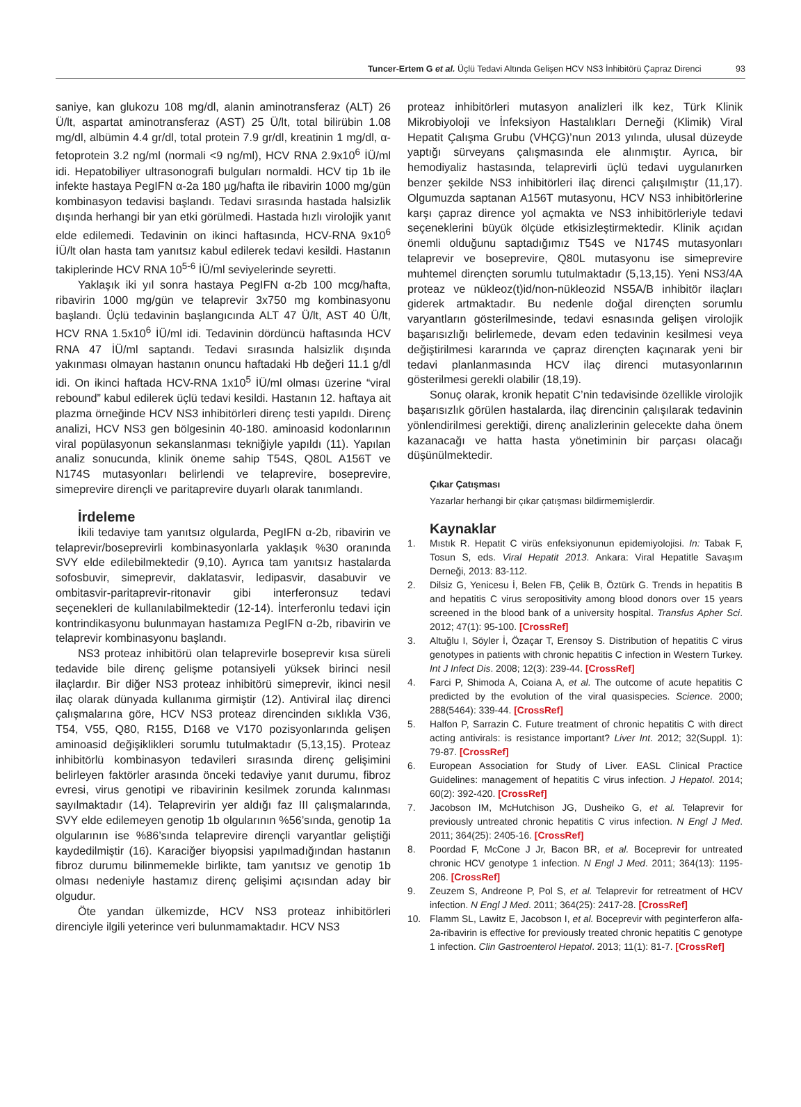Tuncer-Ertem G et al. Üçlü Tedavi Altında Gelişen HCV NS3 İnhibitörü Çapraz Direnci 93
saniye, kan glukozu 108 mg/dl, alanin aminotransferaz (ALT) 26 Ü/lt, aspartat aminotransferaz (AST) 25 Ü/lt, total bilirübin 1.08 mg/dl, albümin 4.4 gr/dl, total protein 7.9 gr/dl, kreatinin 1 mg/dl, α-fetoprotein 3.2 ng/ml (normali <9 ng/ml), HCV RNA 2.9x10<sup>6</sup> İÜ/ml idi. Hepatobiliyer ultrasonografi bulguları normaldi. HCV tip 1b ile infekte hastaya PegIFN α-2a 180 µg/hafta ile ribavirin 1000 mg/gün kombinasyon tedavisi başlandı. Tedavi sırasında hastada halsizlik dışında herhangi bir yan etki görülmedi. Hastada hızlı virolojik yanıt elde edilemedi. Tedavinin on ikinci haftasında, HCV-RNA 9x10<sup>6</sup> İÜ/lt olan hasta tam yanıtsız kabul edilerek tedavi kesildi. Hastanın takiplerinde HCV RNA 10<sup>5-6</sup> İÜ/ml seviyelerinde seyretti.
Yaklaşık iki yıl sonra hastaya PegIFN α-2b 100 mcg/hafta, ribavirin 1000 mg/gün ve telaprevir 3x750 mg kombinasyonu başlandı. Üçlü tedavinin başlangıcında ALT 47 Ü/lt, AST 40 Ü/lt, HCV RNA 1.5x10<sup>6</sup> İÜ/ml idi. Tedavinin dördüncü haftasında HCV RNA 47 İÜ/ml saptandı. Tedavi sırasında halsizlik dışında yakınması olmayan hastanın onuncu haftadaki Hb değeri 11.1 g/dl idi. On ikinci haftada HCV-RNA 1x10<sup>5</sup> İÜ/ml olması üzerine “viral rebound” kabul edilerek üçlü tedavi kesildi. Hastanın 12. haftaya ait plazma örneğinde HCV NS3 inhibitörleri direnç testi yapıldı. Direnç analizi, HCV NS3 gen bölgesinin 40-180. aminoasid kodonlarının viral popülasyonun sekanslanması tekniğiyle yapıldı (11). Yapılan analiz sonucunda, klinik öneme sahip T54S, Q80L A156T ve N174S mutasyonları belirlendi ve telaprevire, boseprevire, simeprevire dirençli ve paritaprevire duyarlı olarak tanımlandı.
İrdeleme
İkili tedaviye tam yanıtsız olgularda, PegIFN α-2b, ribavirin ve telaprevir/boseprevirli kombinasyonlarla yaklaşık %30 oranında SVY elde edilebilmektedir (9,10). Ayrıca tam yanıtsız hastalarda sofosbuvir, simeprevir, daklatasvir, ledipasvir, dasabuvir ve ombitasvir-paritaprevir-ritonavir gibi interferonsuz tedavi seçenekleri de kullanılabilmektedir (12-14). İnterferonlu tedavi için kontrindikasyonu bulunmayan hastamıza PegIFN α-2b, ribavirin ve telaprevir kombinasyonu başlandı.
NS3 proteaz inhibitörü olan telaprevirle boseprevir kısa süreli tedavide bile direnç gelişme potansiyeli yüksek birinci nesil ilaçlardır. Bir diğer NS3 proteaz inhibitörü simeprevir, ikinci nesil ilaç olarak dünyada kullanıma girmiştir (12). Antiviral ilaç direnci çalışmalarına göre, HCV NS3 proteaz direncinden sıklıkla V36, T54, V55, Q80, R155, D168 ve V170 pozisyonlarında gelişen aminoasid değişiklikleri sorumlu tutulmaktadır (5,13,15). Proteaz inhibitörlü kombinasyon tedavileri sırasında direnç gelişimini belirleyen faktörler arasında önceki tedaviye yanıt durumu, fibroz evresi, virus genotipi ve ribavirinin kesilmek zorunda kalınması sayılmaktadır (14). Telaprevirin yer aldığı faz III çalışmalarında, SVY elde edilemeyen genotip 1b olgularının %56’sında, genotip 1a olgularının ise %86’sında telaprevire dirençli varyantlar geliştiği kaydedilmiştir (16). Karaciğer biyopsisi yapılmadığından hastanın fibroz durumu bilinmemekle birlikte, tam yanıtsız ve genotip 1b olması nedeniyle hastamız direnç gelişimi açısından aday bir olgudur.
Öte yandan ülkemizde, HCV NS3 proteaz inhibitörleri direnciyle ilgili yeterince veri bulunmamaktadır. HCV NS3
proteaz inhibitörleri mutasyon analizleri ilk kez, Türk Klinik Mikrobiyoloji ve İnfeksiyon Hastalıkları Derneği (Klimik) Viral Hepatit Çalışma Grubu (VHÇG)’nun 2013 yılında, ulusal düzeyde yaptığı sürveyans çalışmasında ele alınmıştır. Ayrıca, bir hemodiyaliz hastasında, telaprevirli üçlü tedavi uygulanırken benzer şekilde NS3 inhibitörleri ilaç direnci çalışılmıştır (11,17). Olgumuzda saptanan A156T mutasyonu, HCV NS3 inhibitörlerine karşı çapraz dirence yol açmakta ve NS3 inhibitörleriyle tedavi seçeneklerini büyük ölçüde etkisizleştirmektedir. Klinik açıdan önemli olduğunu saptadığımız T54S ve N174S mutasyonları telaprevir ve boseprevire, Q80L mutasyonu ise simeprevire muhtemel dirençten sorumlu tutulmaktadır (5,13,15). Yeni NS3/4A proteaz ve nükleoz(t)id/non-nükleozid NS5A/B inhibitör ilaçları giderek artmaktadır. Bu nedenle doğal dirençten sorumlu varyantların gösterilmesinde, tedavi esnasında gelişen virolojik başarısızlığı belirlemede, devam eden tedavinin kesilmesi veya değiştirilmesi kararında ve çapraz dirençten kaçınarak yeni bir tedavi planlanmasında HCV ilaç direnci mutasyonlarının gösterilmesi gerekli olabilir (18,19).
Sonuç olarak, kronik hepatit C’nin tedavisinde özellikle virolojik başarısızlık görülen hastalarda, ilaç direncinin çalışılarak tedavinin yönlendirilmesi gerektiği, direnç analizlerinin gelecekte daha önem kazanacağı ve hatta hasta yönetiminin bir parçası olacağı düşünülmektedir.
Çıkar Çatışması
Yazarlar herhangi bir çıkar çatışması bildirmemişlerdir.
Kaynaklar
1. Mıstık R. Hepatit C virüs enfeksiyonunun epidemiyolojisi. In: Tabak F, Tosun S, eds. Viral Hepatit 2013. Ankara: Viral Hepatitle Savaşım Derneği, 2013: 83-112.
2. Dilsiz G, Yenicesu İ, Belen FB, Çelik B, Öztürk G. Trends in hepatitis B and hepatitis C virus seropositivity among blood donors over 15 years screened in the blood bank of a university hospital. Transfus Apher Sci. 2012; 47(1): 95-100. [CrossRef]
3. Altuğlu I, Söyler İ, Özaçar T, Erensoy S. Distribution of hepatitis C virus genotypes in patients with chronic hepatitis C infection in Western Turkey. Int J Infect Dis. 2008; 12(3): 239-44. [CrossRef]
4. Farci P, Shimoda A, Coiana A, et al. The outcome of acute hepatitis C predicted by the evolution of the viral quasispecies. Science. 2000; 288(5464): 339-44. [CrossRef]
5. Halfon P, Sarrazin C. Future treatment of chronic hepatitis C with direct acting antivirals: is resistance important? Liver Int. 2012; 32(Suppl. 1): 79-87. [CrossRef]
6. European Association for Study of Liver. EASL Clinical Practice Guidelines: management of hepatitis C virus infection. J Hepatol. 2014; 60(2): 392-420. [CrossRef]
7. Jacobson IM, McHutchison JG, Dusheiko G, et al. Telaprevir for previously untreated chronic hepatitis C virus infection. N Engl J Med. 2011; 364(25): 2405-16. [CrossRef]
8. Poordad F, McCone J Jr, Bacon BR, et al. Boceprevir for untreated chronic HCV genotype 1 infection. N Engl J Med. 2011; 364(13): 1195-206. [CrossRef]
9. Zeuzem S, Andreone P, Pol S, et al. Telaprevir for retreatment of HCV infection. N Engl J Med. 2011; 364(25): 2417-28. [CrossRef]
10. Flamm SL, Lawitz E, Jacobson I, et al. Boceprevir with peginterferon alfa-2a-ribavirin is effective for previously treated chronic hepatitis C genotype 1 infection. Clin Gastroenterol Hepatol. 2013; 11(1): 81-7. [CrossRef]